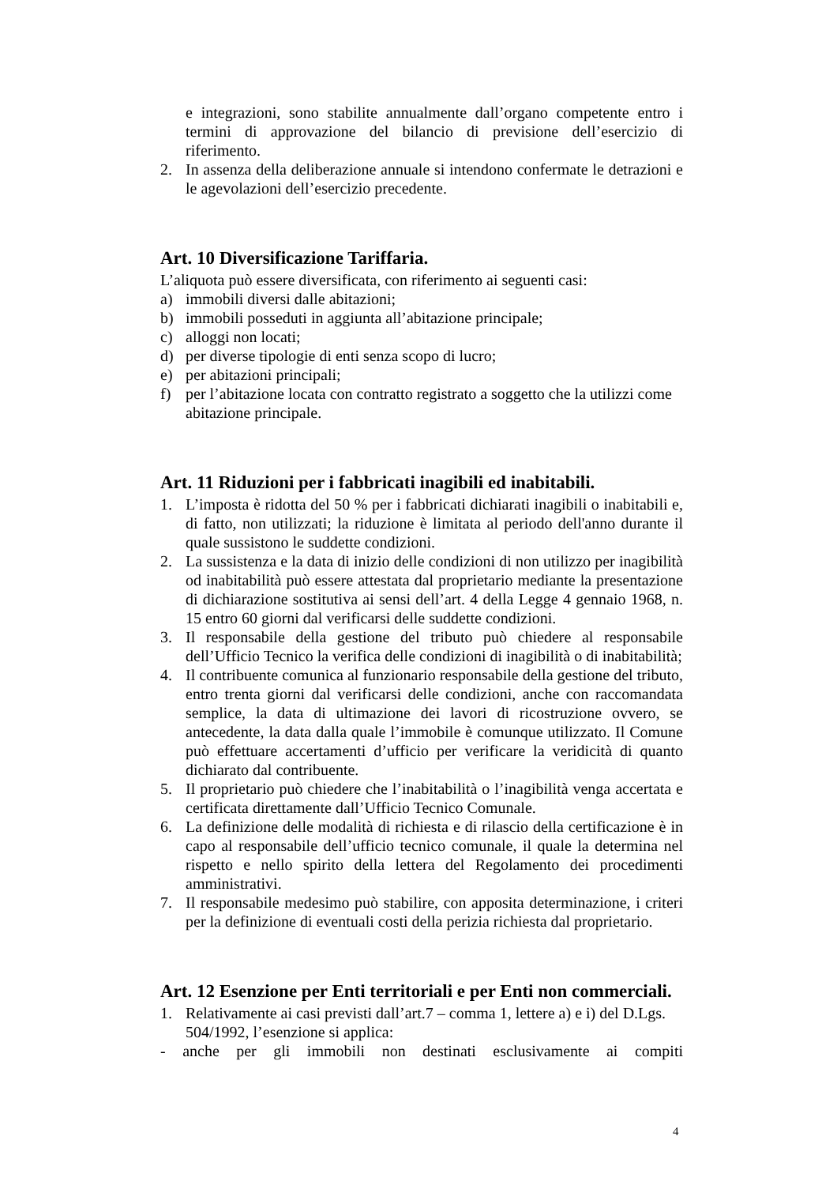e integrazioni, sono stabilite annualmente dall’organo competente entro i termini di approvazione del bilancio di previsione dell’esercizio di riferimento.
2. In assenza della deliberazione annuale si intendono confermate le detrazioni e le agevolazioni dell’esercizio precedente.
Art. 10 Diversificazione Tariffaria.
L’aliquota può essere diversificata, con riferimento ai seguenti casi:
a) immobili diversi dalle abitazioni;
b) immobili posseduti in aggiunta all’abitazione principale;
c) alloggi non locati;
d) per diverse tipologie di enti senza scopo di lucro;
e) per abitazioni principali;
f) per l’abitazione locata con contratto registrato a soggetto che la utilizzi come abitazione principale.
Art. 11 Riduzioni per i fabbricati inagibili ed inabitabili.
1. L’imposta è ridotta del 50 % per i fabbricati dichiarati inagibili o inabitabili e, di fatto, non utilizzati; la riduzione è limitata al periodo dell'anno durante il quale sussistono le suddette condizioni.
2. La sussistenza e la data di inizio delle condizioni di non utilizzo per inagibilità od inabitabilità può essere attestata dal proprietario mediante la presentazione di dichiarazione sostitutiva ai sensi dell’art. 4 della Legge 4 gennaio 1968, n. 15 entro 60 giorni dal verificarsi delle suddette condizioni.
3. Il responsabile della gestione del tributo può chiedere al responsabile dell’Ufficio Tecnico la verifica delle condizioni di inagibilità o di inabitabilità;
4. Il contribuente comunica al funzionario responsabile della gestione del tributo, entro trenta giorni dal verificarsi delle condizioni, anche con raccomandata semplice, la data di ultimazione dei lavori di ricostruzione ovvero, se antecedente, la data dalla quale l’immobile è comunque utilizzato. Il Comune può effettuare accertamenti d’ufficio per verificare la veridicità di quanto dichiarato dal contribuente.
5. Il proprietario può chiedere che l’inabitabilità o l’inagibilità venga accertata e certificata direttamente dall’Ufficio Tecnico Comunale.
6. La definizione delle modalità di richiesta e di rilascio della certificazione è in capo al responsabile dell’ufficio tecnico comunale, il quale la determina nel rispetto e nello spirito della lettera del Regolamento dei procedimenti amministrativi.
7. Il responsabile medesimo può stabilire, con apposita determinazione, i criteri per la definizione di eventuali costi della perizia richiesta dal proprietario.
Art. 12 Esenzione per Enti territoriali e per Enti non commerciali.
1. Relativamente ai casi previsti dall’art.7 – comma 1, lettere a) e i) del D.Lgs. 504/1992, l’esenzione si applica:
- anche per gli immobili non destinati esclusivamente ai compiti
4